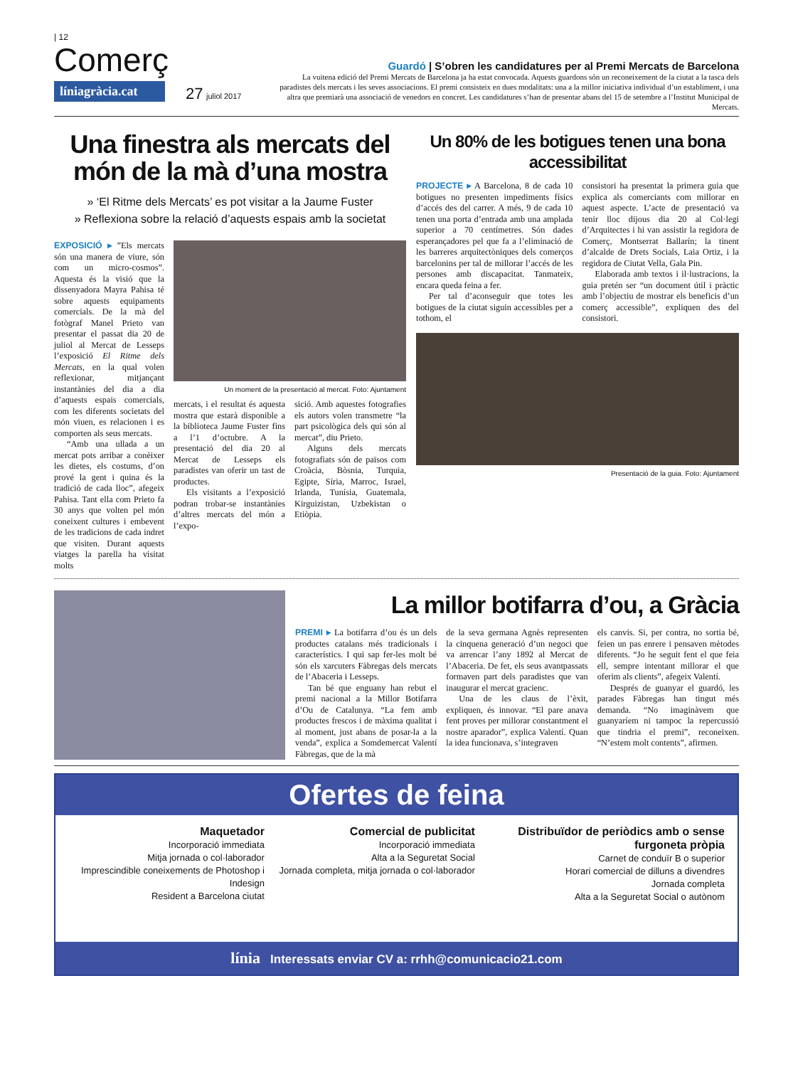| 12
Comerç
líniagràcia.cat
27 juliol 2017
Guardó | S’obren les candidatures per al Premi Mercats de Barcelona
La vuitena edició del Premi Mercats de Barcelona ja ha estat convocada. Aquests guardons són un reconeixement de la ciutat a la tasca dels paradistes dels mercats i les seves associacions. El premi consisteix en dues modalitats: una a la millor iniciativa individual d’un establiment, i una altra que premiarà una associació de venedors en concret. Les candidatures s’han de presentar abans del 15 de setembre a l’Institut Municipal de Mercats.
Una finestra als mercats del món de la mà d’una mostra
» ‘El Ritme dels Mercats’ es pot visitar a la Jaume Fuster
» Reflexiona sobre la relació d’aquests espais amb la societat
EXPOSICIÓ ▸ ”Els mercats són una manera de viure, són com un micro-cosmos”. Aquesta és la visió que la dissenyadora Mayra Pahisa té sobre aquests equipaments comercials. De la mà del fotògraf Manel Prieto van presentar el passat dia 20 de juliol al Mercat de Lesseps l’exposició El Ritme dels Mercats, en la qual volen reflexionar, mitjançant instantànies del dia a dia d’aquests espais comercials, com les diferents societats del món viuen, es relacionen i es comporten als seus mercats.
“Amb una ullada a un mercat pots arribar a conèixer les dietes, els costums, d’on prové la gent i quina és la tradició de cada lloc”, afegeix Pahisa. Tant ella com Prieto fa 30 anys que volten pel món coneixent cultures i embevent de les tradicions de cada indret que visiten. Durant aquests viatges la parella ha visitat molts
Un moment de la presentació al mercat. Foto: Ajuntament
mercats, i el resultat és aquesta mostra que estarà disponible a la biblioteca Jaume Fuster fins a l’1 d’octubre. A la presentació del dia 20 al Mercat de Lesseps els paradistes van oferir un tast de productes.
Els visitants a l’exposició podran trobar-se instantànies d’altres mercats del món a l’expo-
sició. Amb aquestes fotografies els autors volen transmetre “la part psicològica dels qui són al mercat”, diu Prieto.
Alguns dels mercats fotografiats són de països com Croàcia, Bòsnia, Turquia, Egipte, Síria, Marroc, Israel, Irlanda, Tunísia, Guatemala, Kirguizistan, Uzbekistan o Etiòpia.
Un 80% de les botigues tenen una bona accessibilitat
PROJECTE ▸ A Barcelona, 8 de cada 10 botigues no presenten impediments físics d’accés des del carrer. A més, 9 de cada 10 tenen una porta d’entrada amb una amplada superior a 70 centímetres. Són dades esperançadores pel que fa a l’eliminació de les barreres arquitectòniques dels comerços barcelonins per tal de millorar l’accés de les persones amb discapacitat. Tanmateix, encara queda feina a fer.
Per tal d’aconseguir que totes les botigues de la ciutat siguin accessibles per a tothom, el
consistori ha presentat la primera guia que explica als comerciants com millorar en aquest aspecte. L’acte de presentació va tenir lloc dijous dia 20 al Col·legi d’Arquitectes i hi van assistir la regidora de Comerç, Montserrat Ballarín; la tinent d’alcalde de Drets Socials, Laia Ortiz, i la regidora de Ciutat Vella, Gala Pin.
Elaborada amb textos i il·lustracions, la guia pretén ser “un document útil i pràctic amb l’objectiu de mostrar els beneficis d’un comerç accessible”, expliquen des del consistori.
Presentació de la guia. Foto: Ajuntament
La millor botifarra d’ou, a Gràcia
PREMI ▸ La botifarra d’ou és un dels productes catalans més tradicionals i característics. I qui sap fer-les molt bé són els xarcuters Fàbregas dels mercats de l’Abaceria i Lesseps.
Tan bé que enguany han rebut el premi nacional a la Millor Botifarra d’Ou de Catalunya. “La fem amb productes frescos i de màxima qualitat i al moment, just abans de posar-la a la venda”, explica a Somdemercat Valentí Fàbregas, que de la mà
de la seva germana Agnès representen la cinquena generació d’un negoci que va arrencar l’any 1892 al Mercat de l’Abaceria. De fet, els seus avantpassats formaven part dels paradistes que van inaugurar el mercat gracienc.
Una de les claus de l’èxit, expliquen, és innovar. “El pare anava fent proves per millorar constantment el nostre aparador”, explica Valentí. Quan la idea funcionava, s’integraven
els canvis. Si, per contra, no sortia bé, feien un pas enrere i pensaven mètodes diferents. “Jo he seguit fent el que feia ell, sempre intentant millorar el que oferim als clients”, afegeix Valentí.
Després de guanyar el guardó, les parades Fàbregas han tingut més demanda. “No imaginàvem que guanyaríem ni tampoc la repercussió que tindria el premi”, reconeixen. “N’estem molt contents”, afirmen.
Ofertes de feina
Maquetador
Incorporació immediata
Mitja jornada o col·laborador
Imprescindible coneixements de Photoshop i Indesign
Resident a Barcelona ciutat
Comercial de publicitat
Incorporació immediata
Alta a la Seguretat Social
Jornada completa, mitja jornada o col·laborador
Distribuïdor de periòdics amb o sense furgoneta pròpia
Carnet de conduïr B o superior
Horari comercial de dilluns a divendres
Jornada completa
Alta a la Seguretat Social o autònom
línia Interessats enviar CV a: rrhh@comunicacio21.com